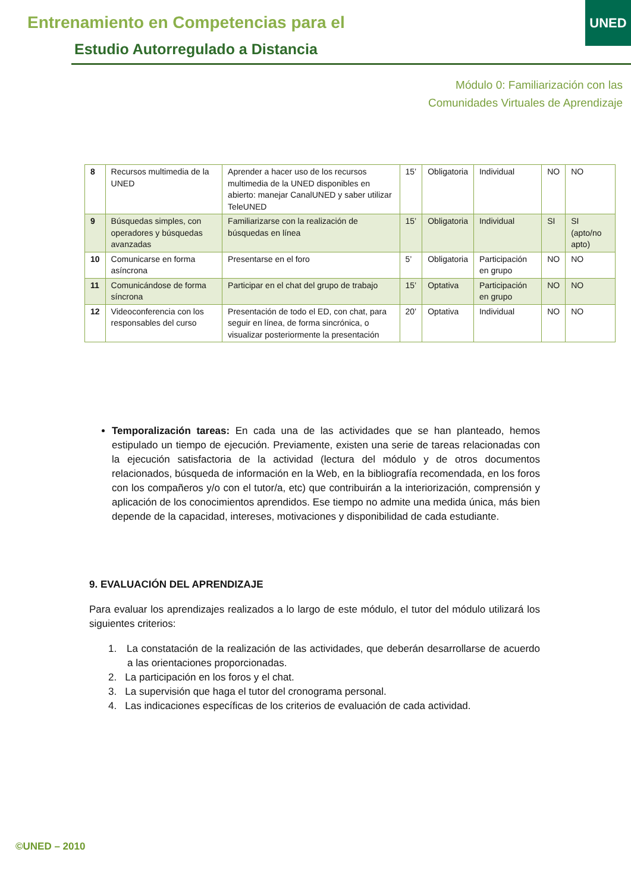Entrenamiento en Competencias para el
Estudio Autorregulado a Distancia
UNED
Módulo 0: Familiarización con las
Comunidades Virtuales de Aprendizaje
| 8 | Recursos multimedia de la UNED | Aprender a hacer uso de los recursos multimedia de la UNED disponibles en abierto: manejar CanalUNED y saber utilizar TeleUNED | 15’ | Obligatoria | Individual | NO | NO |
| 9 | Búsquedas simples, con operadores y búsquedas avanzadas | Familiarizarse con la realización de búsquedas en línea | 15’ | Obligatoria | Individual | SI | SI (apto/no apto) |
| 10 | Comunicarse en forma asíncrona | Presentarse en el foro | 5’ | Obligatoria | Participación en grupo | NO | NO |
| 11 | Comunicándose de forma síncrona | Participar en el chat del grupo de trabajo | 15’ | Optativa | Participación en grupo | NO | NO |
| 12 | Videoconferencia con los responsables del curso | Presentación de todo el ED, con chat, para seguir en línea, de forma sincrónica, o visualizar posteriormente la presentación | 20’ | Optativa | Individual | NO | NO |
Temporalización tareas: En cada una de las actividades que se han planteado, hemos estipulado un tiempo de ejecución. Previamente, existen una serie de tareas relacionadas con la ejecución satisfactoria de la actividad (lectura del módulo y de otros documentos relacionados, búsqueda de información en la Web, en la bibliografía recomendada, en los foros con los compañeros y/o con el tutor/a, etc) que contribuirán a la interiorización, comprensión y aplicación de los conocimientos aprendidos. Ese tiempo no admite una medida única, más bien depende de la capacidad, intereses, motivaciones y disponibilidad de cada estudiante.
9. EVALUACIÓN DEL APRENDIZAJE
Para evaluar los aprendizajes realizados a lo largo de este módulo, el tutor del módulo utilizará los siguientes criterios:
1. La constatación de la realización de las actividades, que deberán desarrollarse de acuerdo a las orientaciones proporcionadas.
2. La participación en los foros y el chat.
3. La supervisión que haga el tutor del cronograma personal.
4. Las indicaciones específicas de los criterios de evaluación de cada actividad.
©UNED – 2010